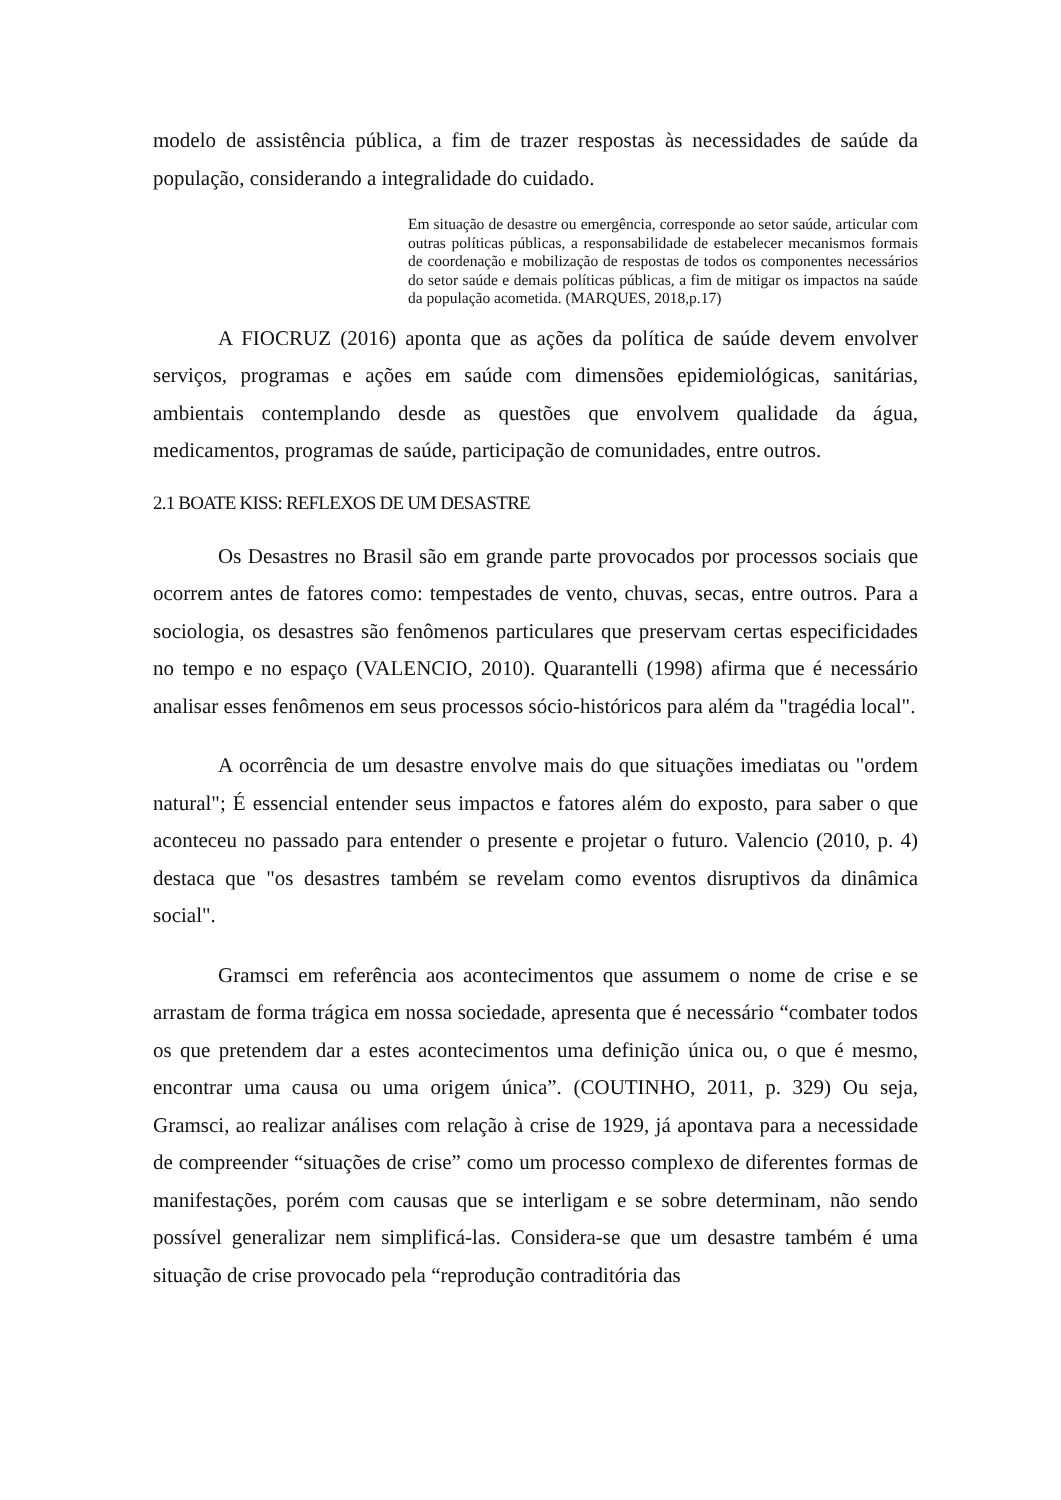modelo de assistência pública, a fim de trazer respostas às necessidades de saúde da população, considerando a integralidade do cuidado.
Em situação de desastre ou emergência, corresponde ao setor saúde, articular com outras políticas públicas, a responsabilidade de estabelecer mecanismos formais de coordenação e mobilização de respostas de todos os componentes necessários do setor saúde e demais políticas públicas, a fim de mitigar os impactos na saúde da população acometida. (MARQUES, 2018,p.17)
A FIOCRUZ (2016) aponta que as ações da política de saúde devem envolver serviços, programas e ações em saúde com dimensões epidemiológicas, sanitárias, ambientais contemplando desde as questões que envolvem qualidade da água, medicamentos, programas de saúde, participação de comunidades, entre outros.
2.1 BOATE KISS: REFLEXOS DE UM DESASTRE
Os Desastres no Brasil são em grande parte provocados por processos sociais que ocorrem antes de fatores como: tempestades de vento, chuvas, secas, entre outros. Para a sociologia, os desastres são fenômenos particulares que preservam certas especificidades no tempo e no espaço (VALENCIO, 2010). Quarantelli (1998) afirma que é necessário analisar esses fenômenos em seus processos sócio-históricos para além da "tragédia local".
A ocorrência de um desastre envolve mais do que situações imediatas ou "ordem natural"; É essencial entender seus impactos e fatores além do exposto, para saber o que aconteceu no passado para entender o presente e projetar o futuro. Valencio (2010, p. 4) destaca que "os desastres também se revelam como eventos disruptivos da dinâmica social".
Gramsci em referência aos acontecimentos que assumem o nome de crise e se arrastam de forma trágica em nossa sociedade, apresenta que é necessário “combater todos os que pretendem dar a estes acontecimentos uma definição única ou, o que é mesmo, encontrar uma causa ou uma origem única”. (COUTINHO, 2011, p. 329) Ou seja, Gramsci, ao realizar análises com relação à crise de 1929, já apontava para a necessidade de compreender “situações de crise” como um processo complexo de diferentes formas de manifestações, porém com causas que se interligam e se sobre determinam, não sendo possível generalizar nem simplificá-las. Considera-se que um desastre também é uma situação de crise provocado pela “reprodução contraditória das